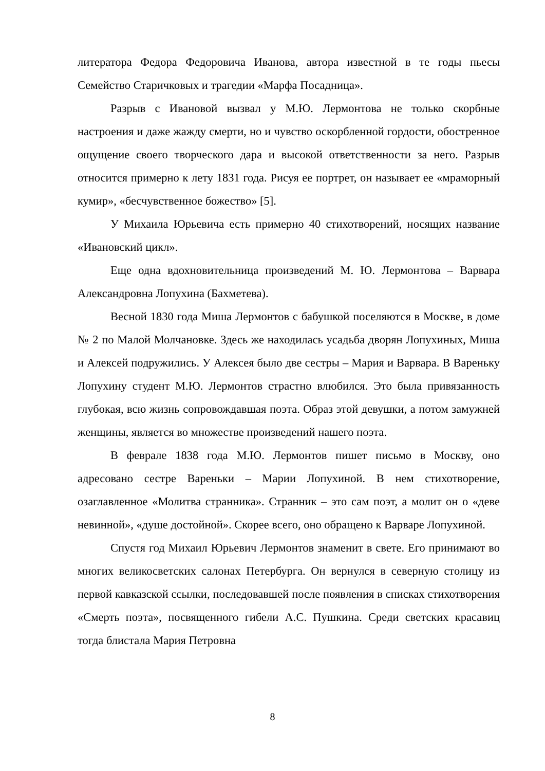литератора Федора Федоровича Иванова, автора известной в те годы пьесы Семейство Старичковых и трагедии «Марфа Посадница».
Разрыв с Ивановой вызвал у М.Ю. Лермонтова не только скорбные настроения и даже жажду смерти, но и чувство оскорбленной гордости, обостренное ощущение своего творческого дара и высокой ответственности за него. Разрыв относится примерно к лету 1831 года. Рисуя ее портрет, он называет ее «мраморный кумир», «бесчувственное божество» [5].
У Михаила Юрьевича есть примерно 40 стихотворений, носящих название «Ивановский цикл».
Еще одна вдохновительница произведений М. Ю. Лермонтова – Варвара Александровна Лопухина (Бахметева).
Весной 1830 года Миша Лермонтов с бабушкой поселяются в Москве, в доме № 2 по Малой Молчановке. Здесь же находилась усадьба дворян Лопухиных, Миша и Алексей подружились. У Алексея было две сестры – Мария и Варвара. В Вареньку Лопухину студент М.Ю. Лермонтов страстно влюбился. Это была привязанность глубокая, всю жизнь сопровождавшая поэта. Образ этой девушки, а потом замужней женщины, является во множестве произведений нашего поэта.
В феврале 1838 года М.Ю. Лермонтов пишет письмо в Москву, оно адресовано сестре Вареньки – Марии Лопухиной. В нем стихотворение, озаглавленное «Молитва странника». Странник – это сам поэт, а молит он о «деве невинной», «душе достойной». Скорее всего, оно обращено к Варваре Лопухиной.
Спустя год Михаил Юрьевич Лермонтов знаменит в свете. Его принимают во многих великосветских салонах Петербурга. Он вернулся в северную столицу из первой кавказской ссылки, последовавшей после появления в списках стихотворения «Смерть поэта», посвященного гибели А.С. Пушкина. Среди светских красавиц тогда блистала Мария Петровна
8